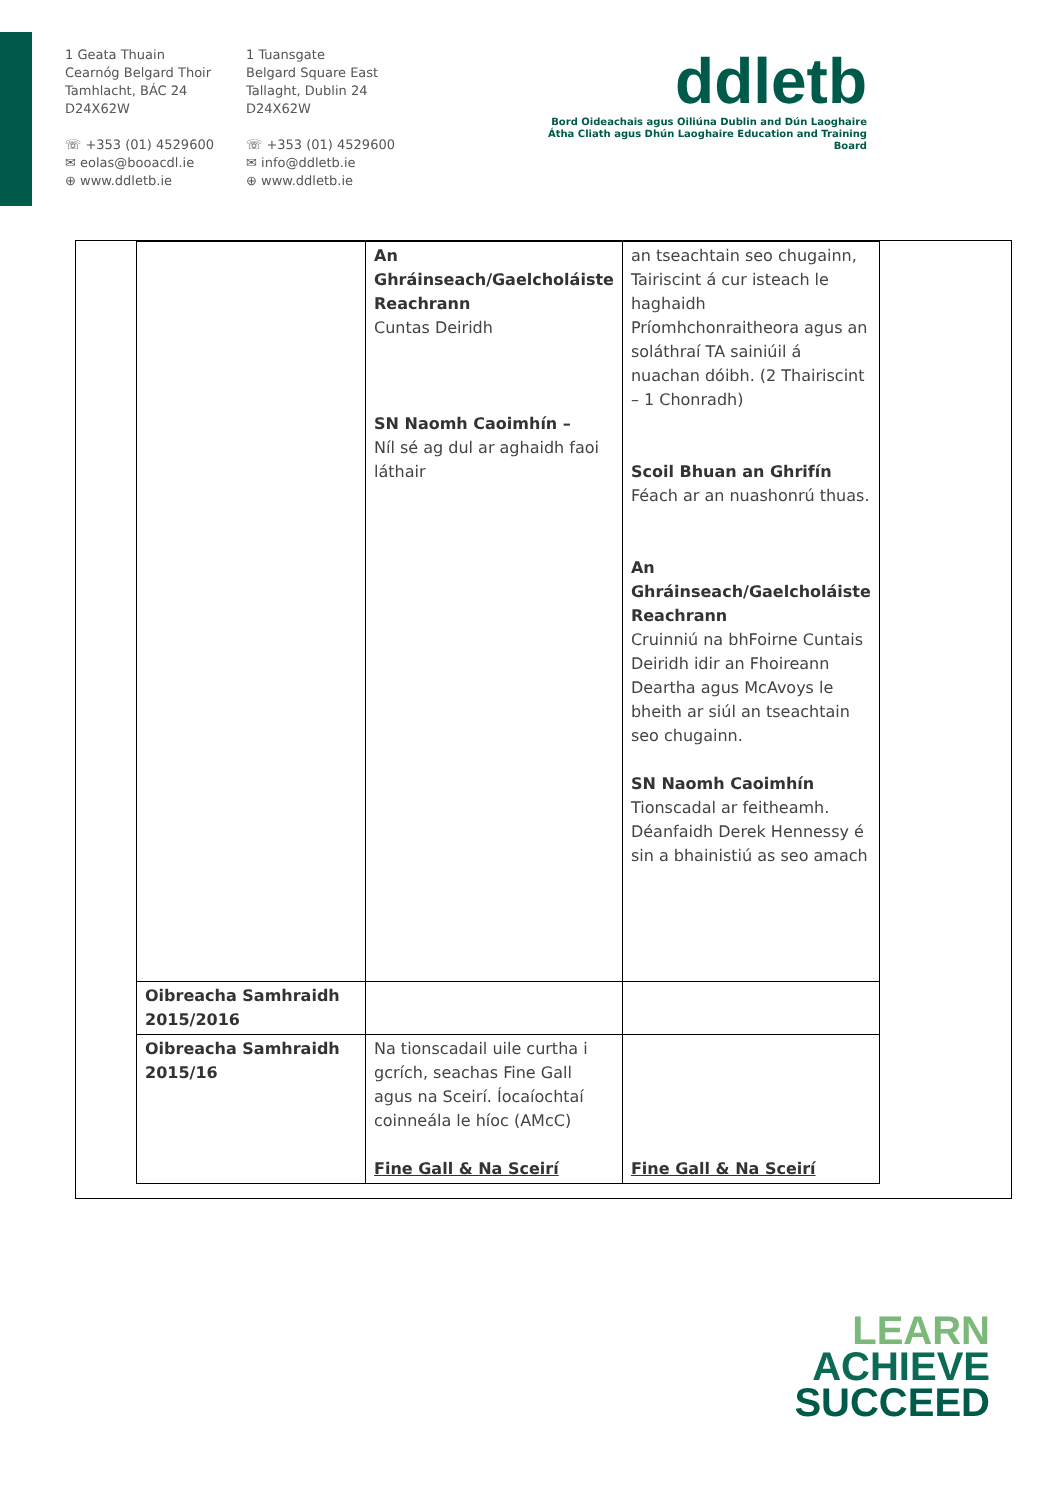1 Geata Thuain
Cearnóg Belgard Thoir
Tamhlacht, BÁC 24
D24X62W
☏ +353 (01) 4529600
✉ eolas@booacdl.ie
⊕ www.ddletb.ie
1 Tuansgate
Belgard Square East
Tallaght, Dublin 24
D24X62W
☏ +353 (01) 4529600
✉ info@ddletb.ie
⊕ www.ddletb.ie
ddletb
Bord Oideachais agus Oiliúna Dublin and Dún Laoghaire
Átha Cliath agus Dhún Laoghaire Education and Training Board
| | An Ghráinseach/Gaelcholáiste Reachrann Cuntas Deiridh SN Naomh Caoimhín – Níl sé ag dul ar aghaidh faoi láthair | an tseachtain seo chugainn, Tairiscint á cur isteach le haghaidh Príomhchonraitheora agus an soláthraí TA sainiúil á nuachan dóibh. (2 Thairiscint – 1 Chonradh) Scoil Bhuan an Ghrifín Féach ar an nuashonrú thuas. An Ghráinseach/Gaelcholáiste Reachrann Cruinniú na bhFoirne Cuntais Deiridh idir an Fhoireann Deartha agus McAvoys le bheith ar siúl an tseachtain seo chugainn. SN Naomh Caoimhín Tionscadal ar feitheamh. Déanfaidh Derek Hennessy é sin a bhainistiú as seo amach |
| Oibreacha Samhraidh 2015/2016 | | |
| Oibreacha Samhraidh 2015/16 | Na tionscadail uile curtha i gcrích, seachas Fine Gall agus na Sceirí. Íocaíochtaí coinneála le híoc (AMcC) Fine Gall & Na Sceirí | Fine Gall & Na Sceirí |
LEARN
ACHIEVE
SUCCEED